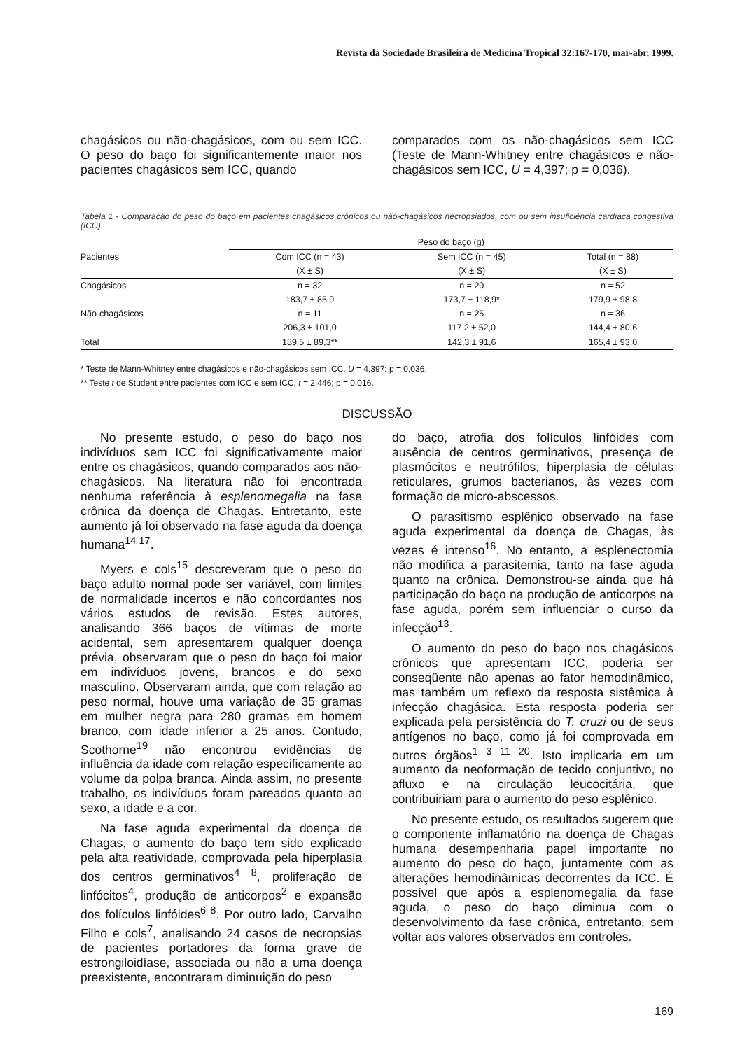Revista da Sociedade Brasileira de Medicina Tropical 32:167-170, mar-abr, 1999.
chagásicos ou não-chagásicos, com ou sem ICC. O peso do baço foi significantemente maior nos pacientes chagásicos sem ICC, quando
comparados com os não-chagásicos sem ICC (Teste de Mann-Whitney entre chagásicos e não-chagásicos sem ICC, U = 4,397; p = 0,036).
Tabela 1 - Comparação do peso do baço em pacientes chagásicos crônicos ou não-chagásicos necropsiados, com ou sem insuficiência cardíaca congestiva (ICC).
| | Peso do baço (g) | | |
| --- | --- | --- | --- |
| Pacientes | Com ICC (n = 43) | Sem ICC (n = 45) | Total (n = 88) |
| | (X ± S) | (X ± S) | (X ± S) |
| Chagásicos | n = 32 | n = 20 | n = 52 |
| | 183,7 ± 85,9 | 173,7 ± 118,9* | 179,9 ± 98,8 |
| Não-chagásicos | n = 11 | n = 25 | n = 36 |
| | 206,3 ± 101,0 | 117,2 ± 52,0 | 144,4 ± 80,6 |
| Total | 189,5 ± 89,3** | 142,3 ± 91,6 | 165,4 ± 93,0 |
* Teste de Mann-Whitney entre chagásicos e não-chagásicos sem ICC, U = 4,397; p = 0,036.
** Teste t de Student entre pacientes com ICC e sem ICC, t = 2,446; p = 0,016.
DISCUSSÃO
No presente estudo, o peso do baço nos indivíduos sem ICC foi significativamente maior entre os chagásicos, quando comparados aos não-chagásicos. Na literatura não foi encontrada nenhuma referência à esplenomegalia na fase crônica da doença de Chagas. Entretanto, este aumento já foi observado na fase aguda da doença humana<sup>14 17</sup>.
Myers e cols<sup>15</sup> descreveram que o peso do baço adulto normal pode ser variável, com limites de normalidade incertos e não concordantes nos vários estudos de revisão. Estes autores, analisando 366 baços de vítimas de morte acidental, sem apresentarem qualquer doença prévia, observaram que o peso do baço foi maior em indivíduos jovens, brancos e do sexo masculino. Observaram ainda, que com relação ao peso normal, houve uma variação de 35 gramas em mulher negra para 280 gramas em homem branco, com idade inferior a 25 anos. Contudo, Scothorne<sup>19</sup> não encontrou evidências de influência da idade com relação especificamente ao volume da polpa branca. Ainda assim, no presente trabalho, os indivíduos foram pareados quanto ao sexo, a idade e a cor.
Na fase aguda experimental da doença de Chagas, o aumento do baço tem sido explicado pela alta reatividade, comprovada pela hiperplasia dos centros germinativos<sup>4 8</sup>, proliferação de linfócitos<sup>4</sup>, produção de anticorpos<sup>2</sup> e expansão dos folículos linfóides<sup>6 8</sup>. Por outro lado, Carvalho Filho e cols<sup>7</sup>, analisando 24 casos de necropsias de pacientes portadores da forma grave de estrongiloidíase, associada ou não a uma doença preexistente, encontraram diminuição do peso
do baço, atrofia dos folículos linfóides com ausência de centros germinativos, presença de plasmócitos e neutrófilos, hiperplasia de células reticulares, grumos bacterianos, às vezes com formação de micro-abscessos.
O parasitismo esplênico observado na fase aguda experimental da doença de Chagas, às vezes é intenso<sup>16</sup>. No entanto, a esplenectomia não modifica a parasitemia, tanto na fase aguda quanto na crônica. Demonstrou-se ainda que há participação do baço na produção de anticorpos na fase aguda, porém sem influenciar o curso da infecção<sup>13</sup>.
O aumento do peso do baço nos chagásicos crônicos que apresentam ICC, poderia ser conseqüente não apenas ao fator hemodinâmico, mas também um reflexo da resposta sistêmica à infecção chagásica. Esta resposta poderia ser explicada pela persistência do T. cruzi ou de seus antígenos no baço, como já foi comprovada em outros órgãos<sup>1 3 11 20</sup>. Isto implicaria em um aumento da neoformação de tecido conjuntivo, no afluxo e na circulação leucocitária, que contribuiriam para o aumento do peso esplênico.
No presente estudo, os resultados sugerem que o componente inflamatório na doença de Chagas humana desempenharia papel importante no aumento do peso do baço, juntamente com as alterações hemodinâmicas decorrentes da ICC. É possível que após a esplenomegalia da fase aguda, o peso do baço diminua com o desenvolvimento da fase crônica, entretanto, sem voltar aos valores observados em controles.
169